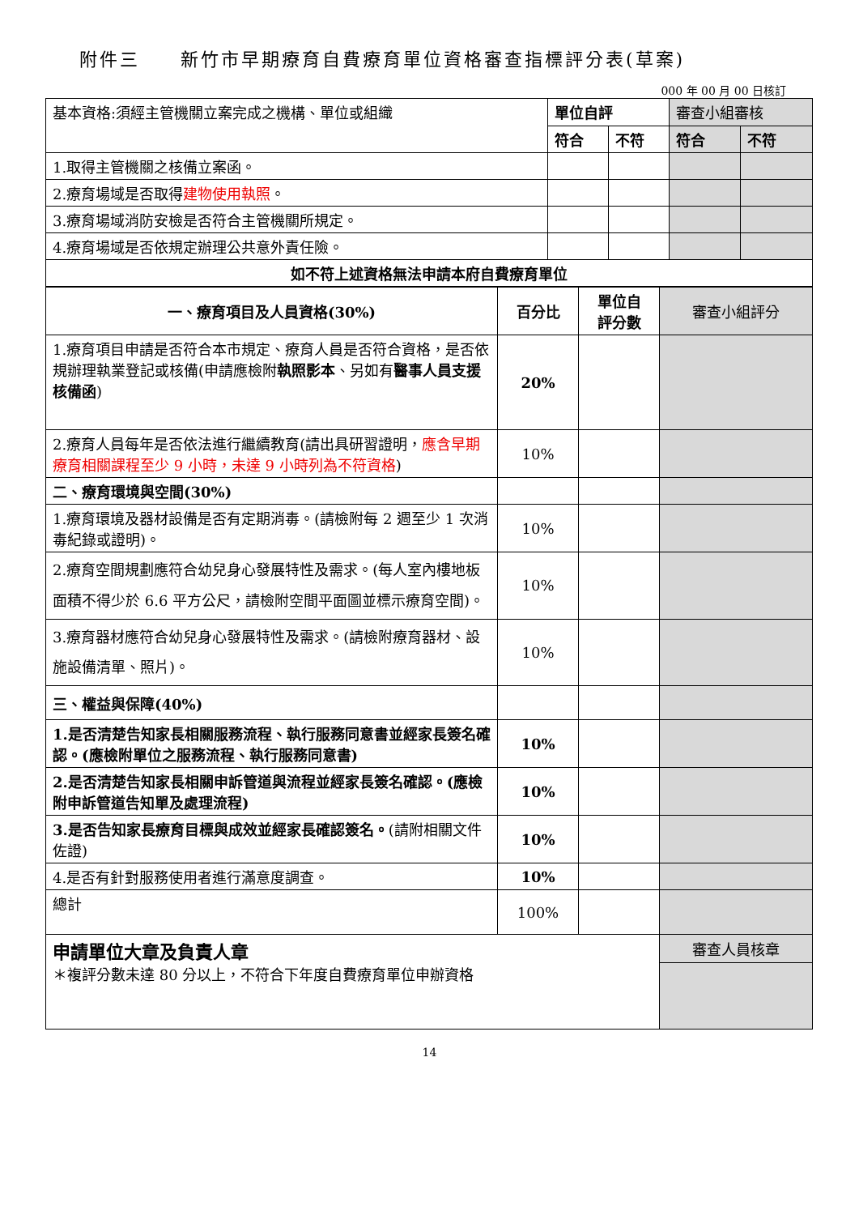附件三　　新竹市早期療育自費療育單位資格審查指標評分表(草案)
000 年 00 月 00 日核訂
| 基本資格:須經主管機關立案完成之機構、單位或組織 | 單位自評 | | 審查小組審核 | |
| | 符合 | 不符 | 符合 | 不符 |
| 1.取得主管機關之核備立案函。 | | | | |
| 2.療育場域是否取得 建物使用執照 。 | | | | |
| 3.療育場域消防安檢是否符合主管機關所規定。 | | | | |
| 4.療育場域是否依規定辦理公共意外責任險。 | | | | |
| 如不符上述資格無法申請本府自費療育單位 | | | | |
| 一、療育項目及人員資格(30%) | 百分比 | 單位自 評分數 | 審查小組評分 |
| 1.療育項目申請是否符合本市規定、療育人員是否符合資格，是否依規辦理執業登記或核備(申請應檢附 執照影本 、另如有 醫事人員支援核備函 ) | 20% | | |
| 2.療育人員每年是否依法進行繼續教育(請出具研習證明， 應含早期療育相關課程至少 9 小時，未達 9 小時列為不符資格 ) | 10% | | |
| 二、療育環境與空間(30%) | | | |
| 1.療育環境及器材設備是否有定期消毒。(請檢附每 2 週至少 1 次消毒紀錄或證明)。 | 10% | | |
| 2.療育空間規劃應符合幼兒身心發展特性及需求。(每人室內樓地板面積不得少於 6.6 平方公尺，請檢附空間平面圖並標示療育空間)。 | 10% | | |
| 3.療育器材應符合幼兒身心發展特性及需求。(請檢附療育器材、設施設備清單、照片)。 | 10% | | |
| 三、權益與保障(40%) | | | |
| 1.是否清楚告知家長相關服務流程、執行服務同意書並經家長簽名確認。(應檢附單位之服務流程、執行服務同意書) | 10% | | |
| 2.是否清楚告知家長相關申訴管道與流程並經家長簽名確認。(應檢附申訴管道告知單及處理流程) | 10% | | |
| 3.是否告知家長療育目標與成效並經家長確認簽名。 (請附相關文件佐證) | 10% | | |
| 4.是否有針對服務使用者進行滿意度調查。 | 10% | | |
| 總計 | 100% | | |
| 申請單位大章及負責人章 ＊複評分數未達 80 分以上，不符合下年度自費療育單位申辦資格 | | | 審查人員核章 |
14